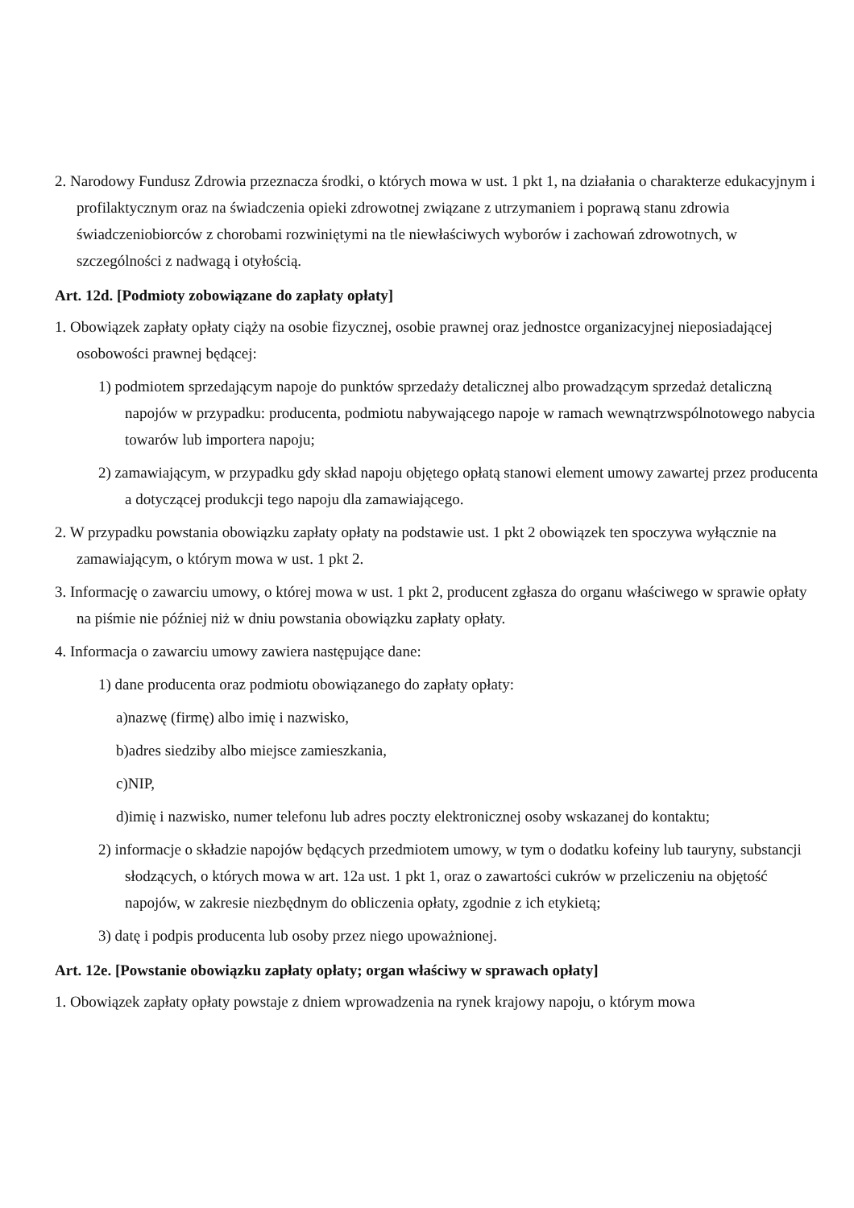2. Narodowy Fundusz Zdrowia przeznacza środki, o których mowa w ust. 1 pkt 1, na działania o charakterze edukacyjnym i profilaktycznym oraz na świadczenia opieki zdrowotnej związane z utrzymaniem i poprawą stanu zdrowia świadczeniobiorców z chorobami rozwiniętymi na tle niewłaściwych wyborów i zachowań zdrowotnych, w szczególności z nadwagą i otyłością.
Art. 12d. [Podmioty zobowiązane do zapłaty opłaty]
1. Obowiązek zapłaty opłaty ciąży na osobie fizycznej, osobie prawnej oraz jednostce organizacyjnej nieposiadającej osobowości prawnej będącej:
1) podmiotem sprzedającym napoje do punktów sprzedaży detalicznej albo prowadzącym sprzedaż detaliczną napojów w przypadku: producenta, podmiotu nabywającego napoje w ramach wewnątrzwspólnotowego nabycia towarów lub importera napoju;
2) zamawiającym, w przypadku gdy skład napoju objętego opłatą stanowi element umowy zawartej przez producenta a dotyczącej produkcji tego napoju dla zamawiającego.
2. W przypadku powstania obowiązku zapłaty opłaty na podstawie ust. 1 pkt 2 obowiązek ten spoczywa wyłącznie na zamawiającym, o którym mowa w ust. 1 pkt 2.
3. Informację o zawarciu umowy, o której mowa w ust. 1 pkt 2, producent zgłasza do organu właściwego w sprawie opłaty na piśmie nie później niż w dniu powstania obowiązku zapłaty opłaty.
4. Informacja o zawarciu umowy zawiera następujące dane:
1) dane producenta oraz podmiotu obowiązanego do zapłaty opłaty:
a)nazwę (firmę) albo imię i nazwisko,
b)adres siedziby albo miejsce zamieszkania,
c)NIP,
d)imię i nazwisko, numer telefonu lub adres poczty elektronicznej osoby wskazanej do kontaktu;
2) informacje o składzie napojów będących przedmiotem umowy, w tym o dodatku kofeiny lub tauryny, substancji słodzących, o których mowa w art. 12a ust. 1 pkt 1, oraz o zawartości cukrów w przeliczeniu na objętość napojów, w zakresie niezbędnym do obliczenia opłaty, zgodnie z ich etykietą;
3) datę i podpis producenta lub osoby przez niego upoważnionej.
Art. 12e. [Powstanie obowiązku zapłaty opłaty; organ właściwy w sprawach opłaty]
1. Obowiązek zapłaty opłaty powstaje z dniem wprowadzenia na rynek krajowy napoju, o którym mowa